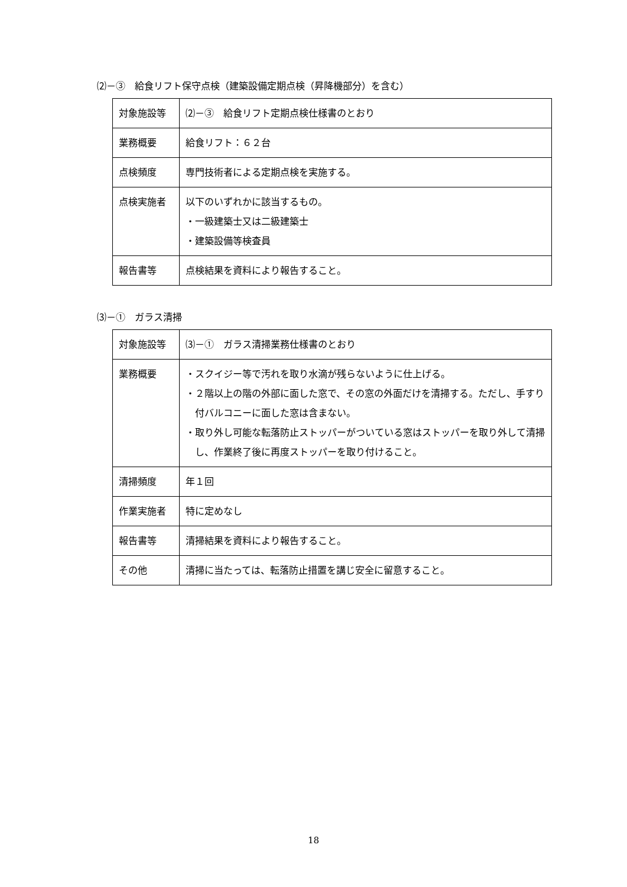⑵－③　給食リフト保守点検（建築設備定期点検（昇降機部分）を含む）
| 対象施設等 | ⑵－③ 給食リフト定期点検仕様書のとおり |
| 業務概要 | 給食リフト：６２台 |
| 点検頻度 | 専門技術者による定期点検を実施する。 |
| 点検実施者 | 以下のいずれかに該当するもの。 ・一級建築士又は二級建築士 ・建築設備等検査員 |
| 報告書等 | 点検結果を資料により報告すること。 |
⑶－①　ガラス清掃
| 対象施設等 | ⑶－① ガラス清掃業務仕様書のとおり |
| 業務概要 | ・スクイジー等で汚れを取り水滴が残らないように仕上げる。 ・２階以上の階の外部に面した窓で、その窓の外面だけを清掃する。ただし、手すり付バルコニーに面した窓は含まない。 ・取り外し可能な転落防止ストッパーがついている窓はストッパーを取り外して清掃し、作業終了後に再度ストッパーを取り付けること。 |
| 清掃頻度 | 年１回 |
| 作業実施者 | 特に定めなし |
| 報告書等 | 清掃結果を資料により報告すること。 |
| その他 | 清掃に当たっては、転落防止措置を講じ安全に留意すること。 |
18